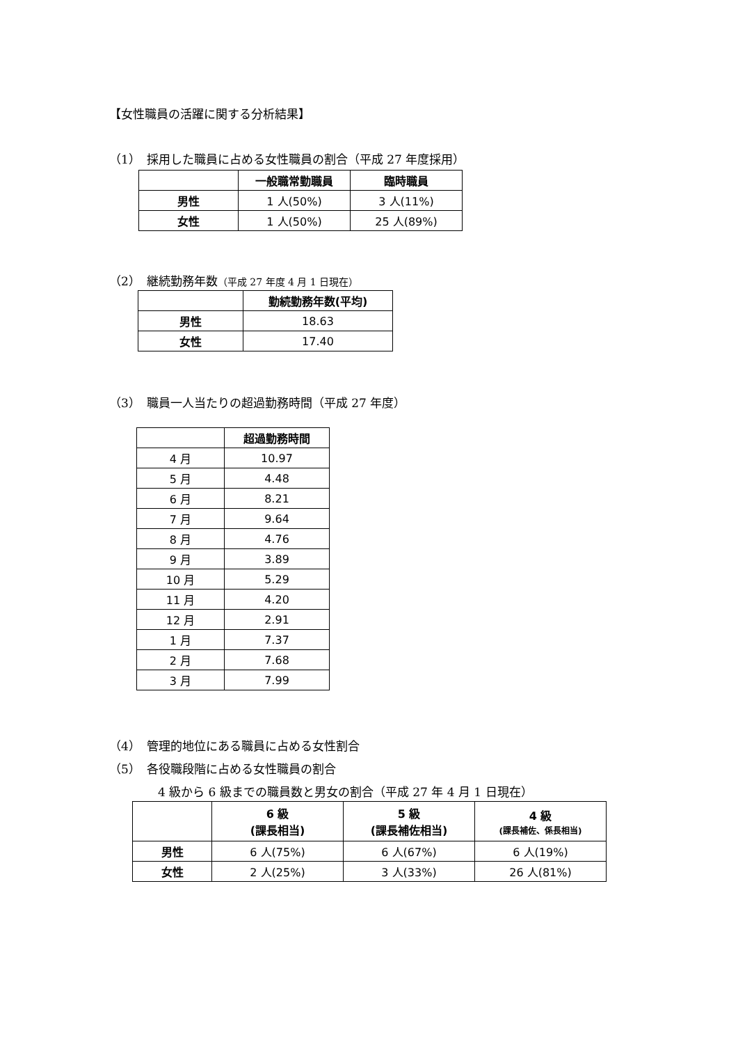【女性職員の活躍に関する分析結果】
（1）　採用した職員に占める女性職員の割合（平成 27 年度採用）
| | 一般職常勤職員 | 臨時職員 |
| --- | --- | --- |
| 男性 | 1 人(50%) | 3 人(11%) |
| 女性 | 1 人(50%) | 25 人(89%) |
（2）　継続勤務年数（平成 27 年度 4 月 1 日現在）
| | 勤続勤務年数(平均) |
| --- | --- |
| 男性 | 18.63 |
| 女性 | 17.40 |
（3）　職員一人当たりの超過勤務時間（平成 27 年度）
| | 超過勤務時間 |
| --- | --- |
| 4 月 | 10.97 |
| 5 月 | 4.48 |
| 6 月 | 8.21 |
| 7 月 | 9.64 |
| 8 月 | 4.76 |
| 9 月 | 3.89 |
| 10 月 | 5.29 |
| 11 月 | 4.20 |
| 12 月 | 2.91 |
| 1 月 | 7.37 |
| 2 月 | 7.68 |
| 3 月 | 7.99 |
（4）　管理的地位にある職員に占める女性割合
（5）　各役職段階に占める女性職員の割合
4 級から 6 級までの職員数と男女の割合（平成 27 年 4 月 1 日現在）
| | 6 級 (課長相当) | 5 級 (課長補佐相当) | 4 級 (課長補佐、係長相当) |
| --- | --- | --- | --- |
| 男性 | 6 人(75%) | 6 人(67%) | 6 人(19%) |
| 女性 | 2 人(25%) | 3 人(33%) | 26 人(81%) |